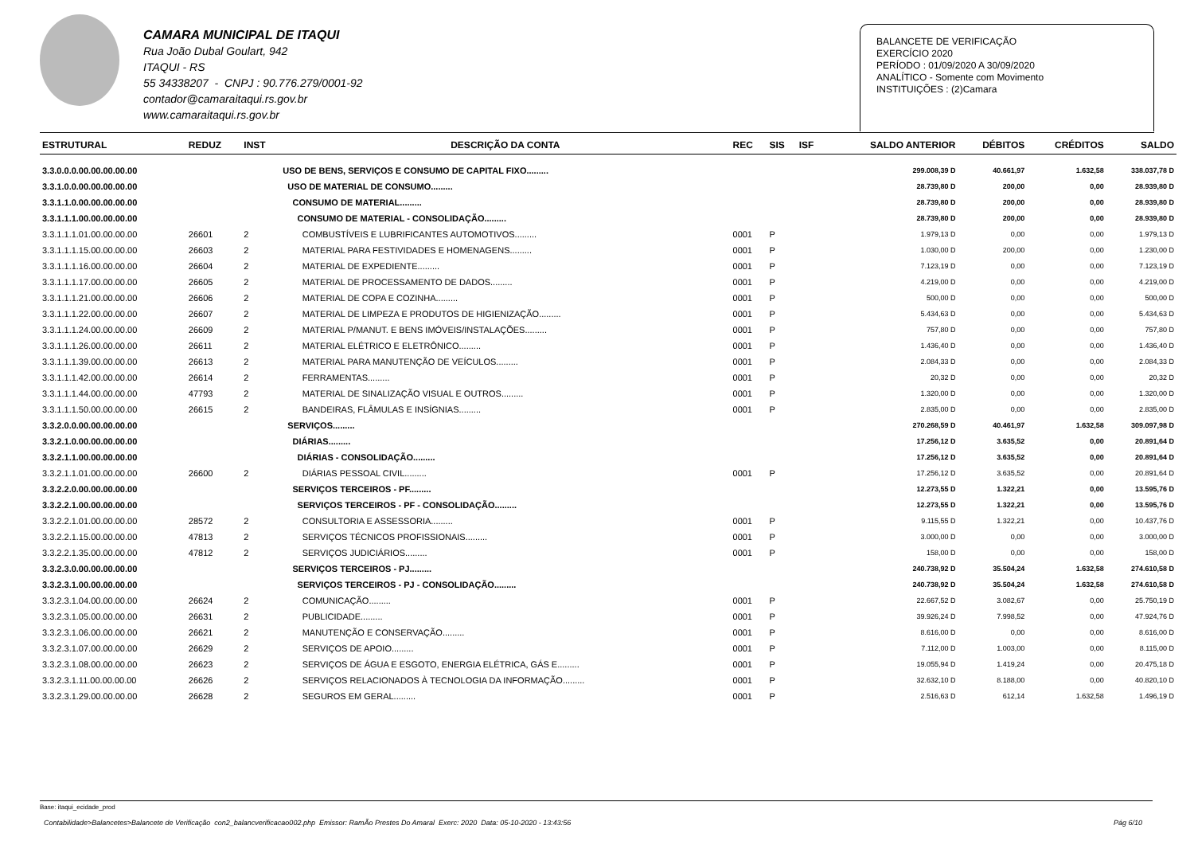CAMARA MUNICIPAL DE ITAQUI
Rua João Dubal Goulart, 942
ITAQUI - RS
55 34338207 - CNPJ : 90.776.279/0001-92
contador@camaraitaqui.rs.gov.br
www.camaraitaqui.rs.gov.br
BALANCETE DE VERIFICAÇÃO
EXERCÍCIO 2020
PERÍODO : 01/09/2020 A 30/09/2020
ANALÍTICO - Somente com Movimento
INSTITUIÇÕES : (2)Camara
| ESTRUTURAL | REDUZ | INST | DESCRIÇÃO DA CONTA | REC | SIS | ISF | SALDO ANTERIOR | DÉBITOS | CRÉDITOS | SALDO |
| --- | --- | --- | --- | --- | --- | --- | --- | --- | --- | --- |
| 3.3.0.0.0.00.00.00.00.00 | | | USO DE BENS, SERVIÇOS E CONSUMO DE CAPITAL FIXO......... | | | | 299.008,39 D | 40.661,97 | 1.632,58 | 338.037,78 D |
| 3.3.1.0.0.00.00.00.00.00 | | | USO DE MATERIAL DE CONSUMO......... | | | | 28.739,80 D | 200,00 | 0,00 | 28.939,80 D |
| 3.3.1.1.0.00.00.00.00.00 | | | CONSUMO DE MATERIAL......... | | | | 28.739,80 D | 200,00 | 0,00 | 28.939,80 D |
| 3.3.1.1.1.00.00.00.00.00 | | | CONSUMO DE MATERIAL - CONSOLIDAÇÃO......... | | | | 28.739,80 D | 200,00 | 0,00 | 28.939,80 D |
| 3.3.1.1.1.01.00.00.00.00 | 26601 | 2 | COMBUSTÍVEIS E LUBRIFICANTES AUTOMOTIVOS......... | 0001 | P | | 1.979,13 D | 0,00 | 0,00 | 1.979,13 D |
| 3.3.1.1.1.15.00.00.00.00 | 26603 | 2 | MATERIAL PARA FESTIVIDADES E HOMENAGENS......... | 0001 | P | | 1.030,00 D | 200,00 | 0,00 | 1.230,00 D |
| 3.3.1.1.1.16.00.00.00.00 | 26604 | 2 | MATERIAL DE EXPEDIENTE......... | 0001 | P | | 7.123,19 D | 0,00 | 0,00 | 7.123,19 D |
| 3.3.1.1.1.17.00.00.00.00 | 26605 | 2 | MATERIAL DE PROCESSAMENTO DE DADOS......... | 0001 | P | | 4.219,00 D | 0,00 | 0,00 | 4.219,00 D |
| 3.3.1.1.1.21.00.00.00.00 | 26606 | 2 | MATERIAL DE COPA E COZINHA......... | 0001 | P | | 500,00 D | 0,00 | 0,00 | 500,00 D |
| 3.3.1.1.1.22.00.00.00.00 | 26607 | 2 | MATERIAL DE LIMPEZA E PRODUTOS DE HIGIENIZAÇÃO......... | 0001 | P | | 5.434,63 D | 0,00 | 0,00 | 5.434,63 D |
| 3.3.1.1.1.24.00.00.00.00 | 26609 | 2 | MATERIAL P/MANUT. E BENS IMÓVEIS/INSTALAÇÕES......... | 0001 | P | | 757,80 D | 0,00 | 0,00 | 757,80 D |
| 3.3.1.1.1.26.00.00.00.00 | 26611 | 2 | MATERIAL ELÉTRICO E ELETRÔNICO......... | 0001 | P | | 1.436,40 D | 0,00 | 0,00 | 1.436,40 D |
| 3.3.1.1.1.39.00.00.00.00 | 26613 | 2 | MATERIAL PARA MANUTENÇÃO DE VEÍCULOS......... | 0001 | P | | 2.084,33 D | 0,00 | 0,00 | 2.084,33 D |
| 3.3.1.1.1.42.00.00.00.00 | 26614 | 2 | FERRAMENTAS......... | 0001 | P | | 20,32 D | 0,00 | 0,00 | 20,32 D |
| 3.3.1.1.1.44.00.00.00.00 | 47793 | 2 | MATERIAL DE SINALIZAÇÃO VISUAL E OUTROS......... | 0001 | P | | 1.320,00 D | 0,00 | 0,00 | 1.320,00 D |
| 3.3.1.1.1.50.00.00.00.00 | 26615 | 2 | BANDEIRAS, FLÂMULAS E INSÍGNIAS......... | 0001 | P | | 2.835,00 D | 0,00 | 0,00 | 2.835,00 D |
| 3.3.2.0.0.00.00.00.00.00 | | | SERVIÇOS......... | | | | 270.268,59 D | 40.461,97 | 1.632,58 | 309.097,98 D |
| 3.3.2.1.0.00.00.00.00.00 | | | DIÁRIAS......... | | | | 17.256,12 D | 3.635,52 | 0,00 | 20.891,64 D |
| 3.3.2.1.1.00.00.00.00.00 | | | DIÁRIAS - CONSOLIDAÇÃO......... | | | | 17.256,12 D | 3.635,52 | 0,00 | 20.891,64 D |
| 3.3.2.1.1.01.00.00.00.00 | 26600 | 2 | DIÁRIAS PESSOAL CIVIL......... | 0001 | P | | 17.256,12 D | 3.635,52 | 0,00 | 20.891,64 D |
| 3.3.2.2.0.00.00.00.00.00 | | | SERVIÇOS TERCEIROS - PF......... | | | | 12.273,55 D | 1.322,21 | 0,00 | 13.595,76 D |
| 3.3.2.2.1.00.00.00.00.00 | | | SERVIÇOS TERCEIROS - PF - CONSOLIDAÇÃO......... | | | | 12.273,55 D | 1.322,21 | 0,00 | 13.595,76 D |
| 3.3.2.2.1.01.00.00.00.00 | 28572 | 2 | CONSULTORIA E ASSESSORIA......... | 0001 | P | | 9.115,55 D | 1.322,21 | 0,00 | 10.437,76 D |
| 3.3.2.2.1.15.00.00.00.00 | 47813 | 2 | SERVIÇOS TÉCNICOS PROFISSIONAIS......... | 0001 | P | | 3.000,00 D | 0,00 | 0,00 | 3.000,00 D |
| 3.3.2.2.1.35.00.00.00.00 | 47812 | 2 | SERVIÇOS JUDICIÁRIOS......... | 0001 | P | | 158,00 D | 0,00 | 0,00 | 158,00 D |
| 3.3.2.3.0.00.00.00.00.00 | | | SERVIÇOS TERCEIROS - PJ......... | | | | 240.738,92 D | 35.504,24 | 1.632,58 | 274.610,58 D |
| 3.3.2.3.1.00.00.00.00.00 | | | SERVIÇOS TERCEIROS - PJ - CONSOLIDAÇÃO......... | | | | 240.738,92 D | 35.504,24 | 1.632,58 | 274.610,58 D |
| 3.3.2.3.1.04.00.00.00.00 | 26624 | 2 | COMUNICAÇÃO......... | 0001 | P | | 22.667,52 D | 3.082,67 | 0,00 | 25.750,19 D |
| 3.3.2.3.1.05.00.00.00.00 | 26631 | 2 | PUBLICIDADE......... | 0001 | P | | 39.926,24 D | 7.998,52 | 0,00 | 47.924,76 D |
| 3.3.2.3.1.06.00.00.00.00 | 26621 | 2 | MANUTENÇÃO E CONSERVAÇÃO......... | 0001 | P | | 8.616,00 D | 0,00 | 0,00 | 8.616,00 D |
| 3.3.2.3.1.07.00.00.00.00 | 26629 | 2 | SERVIÇOS DE APOIO......... | 0001 | P | | 7.112,00 D | 1.003,00 | 0,00 | 8.115,00 D |
| 3.3.2.3.1.08.00.00.00.00 | 26623 | 2 | SERVIÇOS DE ÁGUA E ESGOTO, ENERGIA ELÉTRICA, GÁS E......... | 0001 | P | | 19.055,94 D | 1.419,24 | 0,00 | 20.475,18 D |
| 3.3.2.3.1.11.00.00.00.00 | 26626 | 2 | SERVIÇOS RELACIONADOS À TECNOLOGIA DA INFORMAÇÃO......... | 0001 | P | | 32.632,10 D | 8.188,00 | 0,00 | 40.820,10 D |
| 3.3.2.3.1.29.00.00.00.00 | 26628 | 2 | SEGUROS EM GERAL......... | 0001 | P | | 2.516,63 D | 612,14 | 1.632,58 | 1.496,19 D |
Base: itaqui_ecidade_prod
Contabilidade>Balancetes>Balancete de Verificação con2_balancverificacao002.php Emissor: RamÃo Prestes Do Amaral Exerc: 2020 Data: 05-10-2020 - 13:43:56 Pág 6/10